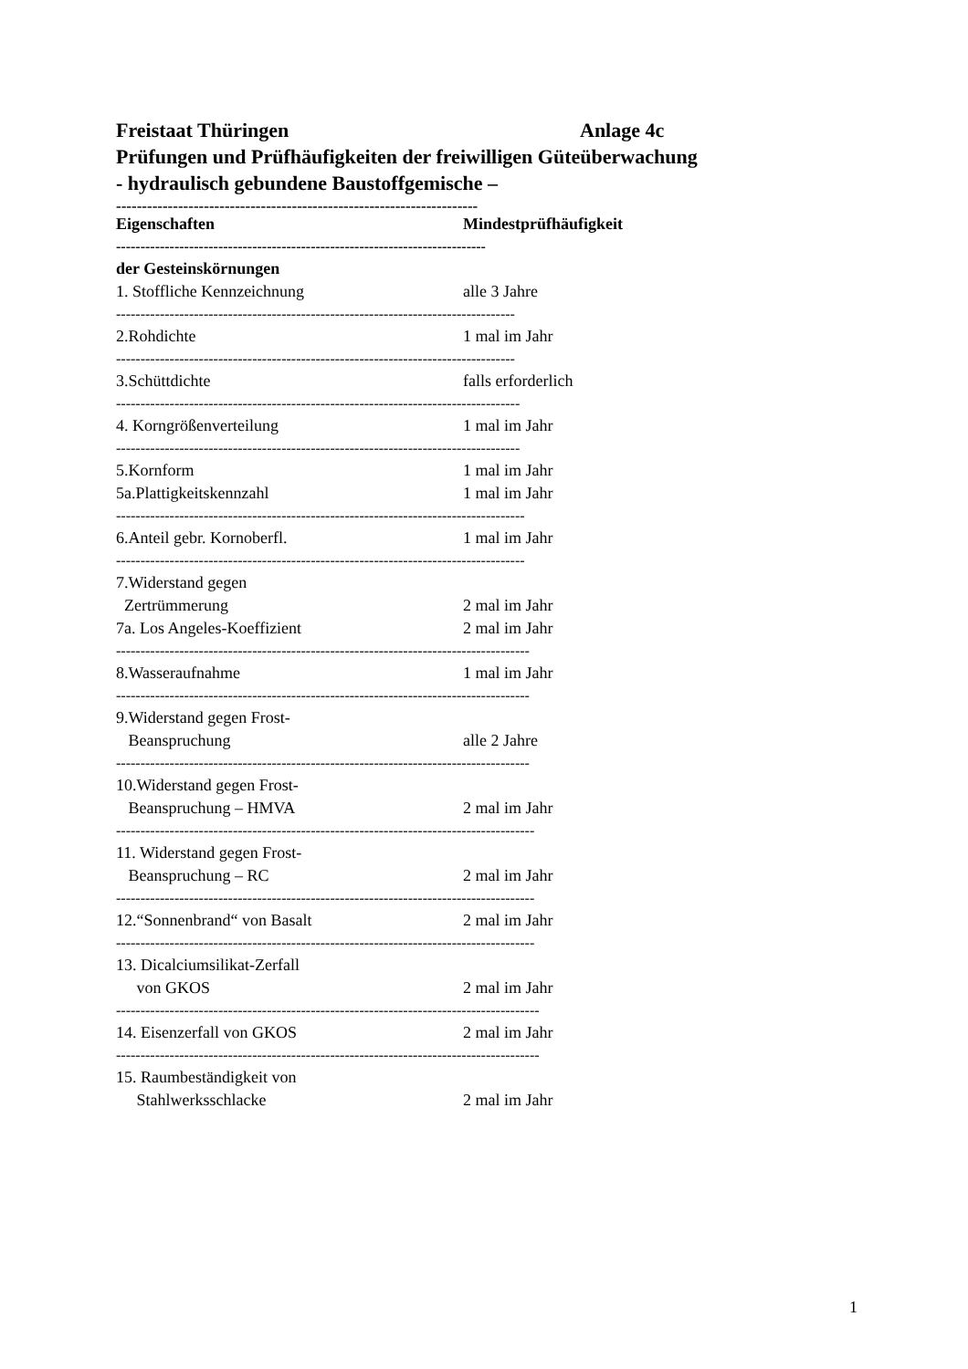Freistaat Thüringen Anlage 4c
Prüfungen und Prüfhäufigkeiten der freiwilligen Güteüberwachung
- hydraulisch gebundene Baustoffgemische –
----------------------------------------------------------------------
| Eigenschaften | Mindestprüfhäufigkeit |
| --- | --- |
| ---------------------------------------------------------------------------- | |
| der Gesteinskörnungen | |
| 1. Stoffliche Kennzeichnung | alle 3 Jahre |
| ---------------------------------------------------------------------------------- | |
| 2.Rohdichte | 1 mal im Jahr |
| ---------------------------------------------------------------------------------- | |
| 3.Schüttdichte | falls erforderlich |
| ----------------------------------------------------------------------------------- | |
| 4. Korngrößenverteilung | 1 mal im Jahr |
| ----------------------------------------------------------------------------------- | |
| 5.Kornform 5a.Plattigkeitskennzahl | 1 mal im Jahr 1 mal im Jahr |
| ------------------------------------------------------------------------------------ | |
| 6.Anteil gebr. Kornoberfl. | 1 mal im Jahr |
| ------------------------------------------------------------------------------------ | |
| 7.Widerstand gegen Zertrümmerung 7a. Los Angeles-Koeffizient | 2 mal im Jahr 2 mal im Jahr |
| ------------------------------------------------------------------------------------- | |
| 8.Wasseraufnahme | 1 mal im Jahr |
| ------------------------------------------------------------------------------------- | |
| 9.Widerstand gegen Frost- Beanspruchung | alle 2 Jahre |
| ------------------------------------------------------------------------------------- | |
| 10.Widerstand gegen Frost- Beanspruchung – HMVA | 2 mal im Jahr |
| -------------------------------------------------------------------------------------- | |
| 11. Widerstand gegen Frost- Beanspruchung – RC | 2 mal im Jahr |
| -------------------------------------------------------------------------------------- | |
| 12.“Sonnenbrand“ von Basalt | 2 mal im Jahr |
| -------------------------------------------------------------------------------------- | |
| 13. Dicalciumsilikat-Zerfall von GKOS | 2 mal im Jahr |
| --------------------------------------------------------------------------------------- | |
| 14. Eisenzerfall von GKOS | 2 mal im Jahr |
| --------------------------------------------------------------------------------------- | |
| 15. Raumbeständigkeit von Stahlwerksschlacke | 2 mal im Jahr |
1